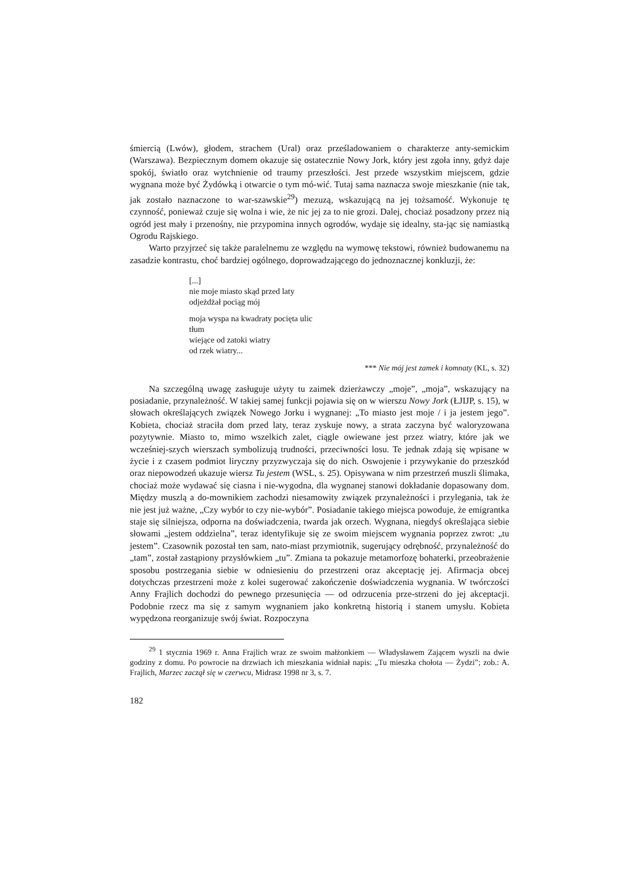śmiercią (Lwów), głodem, strachem (Ural) oraz prześladowaniem o charakterze anty-semickim (Warszawa). Bezpiecznym domem okazuje się ostatecznie Nowy Jork, który jest zgoła inny, gdyż daje spokój, światło oraz wytchnienie od traumy przeszłości. Jest przede wszystkim miejscem, gdzie wygnana może być Żydówką i otwarcie o tym mó-wić. Tutaj sama naznacza swoje mieszkanie (nie tak, jak zostało naznaczone to war-szawskie<sup>29</sup>) mezuzą, wskazującą na jej tożsamość. Wykonuje tę czynność, ponieważ czuje się wolna i wie, że nic jej za to nie grozi. Dalej, chociaż posadzony przez nią ogród jest mały i przenośny, nie przypomina innych ogrodów, wydaje się idealny, sta-jąc się namiastką Ogrodu Rajskiego.
Warto przyjrzeć się także paralelnemu ze względu na wymowę tekstowi, również budowanemu na zasadzie kontrastu, choć bardziej ogólnego, doprowadzającego do jednoznacznej konkluzji, że:
[...]
nie moje miasto skąd przed laty
odjeżdżał pociąg mój
moja wyspa na kwadraty pocięta ulic
tłum
wiejące od zatoki wiatry
od rzek wiatry...
*** Nie mój jest zamek i komnaty (KL, s. 32)
Na szczególną uwagę zasługuje użyty tu zaimek dzierżawczy „moje”, „moja”, wskazujący na posiadanie, przynależność. W takiej samej funkcji pojawia się on w wierszu Nowy Jork (ŁJIJP, s. 15), w słowach określających związek Nowego Jorku i wygnanej: „To miasto jest moje / i ja jestem jego”. Kobieta, chociaż straciła dom przed laty, teraz zyskuje nowy, a strata zaczyna być waloryzowana pozytywnie. Miasto to, mimo wszelkich zalet, ciągle owiewane jest przez wiatry, które jak we wcześniej-szych wierszach symbolizują trudności, przeciwności losu. Te jednak zdają się wpisane w życie i z czasem podmiot liryczny przyzwyczaja się do nich. Oswojenie i przywykanie do przeszkód oraz niepowodzeń ukazuje wiersz Tu jestem (WSL, s. 25). Opisywana w nim przestrzeń muszli ślimaka, chociaż może wydawać się ciasna i nie-wygodna, dla wygnanej stanowi dokładanie dopasowany dom. Między muszlą a do-mownikiem zachodzi niesamowity związek przynależności i przylegania, tak że nie jest już ważne, „Czy wybór to czy nie-wybór”. Posiadanie takiego miejsca powoduje, że emigrantka staje się silniejsza, odporna na doświadczenia, twarda jak orzech. Wygnana, niegdyś określająca siebie słowami „jestem oddzielna”, teraz identyfikuje się ze swoim miejscem wygnania poprzez zwrot: „tu jestem”. Czasownik pozostał ten sam, nato-miast przymiotnik, sugerujący odrębność, przynależność do „tam”, został zastąpiony przysłówkiem „tu”. Zmiana ta pokazuje metamorfozę bohaterki, przeobrażenie sposobu postrzegania siebie w odniesieniu do przestrzeni oraz akceptację jej. Afirmacja obcej dotychczas przestrzeni może z kolei sugerować zakończenie doświadczenia wygnania. W twórczości Anny Frajlich dochodzi do pewnego przesunięcia — od odrzucenia prze-strzeni do jej akceptacji. Podobnie rzecz ma się z samym wygnaniem jako konkretną historią i stanem umysłu. Kobieta wypędzona reorganizuje swój świat. Rozpoczyna
<sup>29</sup> 1 stycznia 1969 r. Anna Frajlich wraz ze swoim małżonkiem — Władysławem Zającem wyszli na dwie godziny z domu. Po powrocie na drzwiach ich mieszkania widniał napis: „Tu mieszka chołota — Żydzi”; zob.: A. Frajlich, Marzec zaczął się w czerwcu, Midrasz 1998 nr 3, s. 7.
182